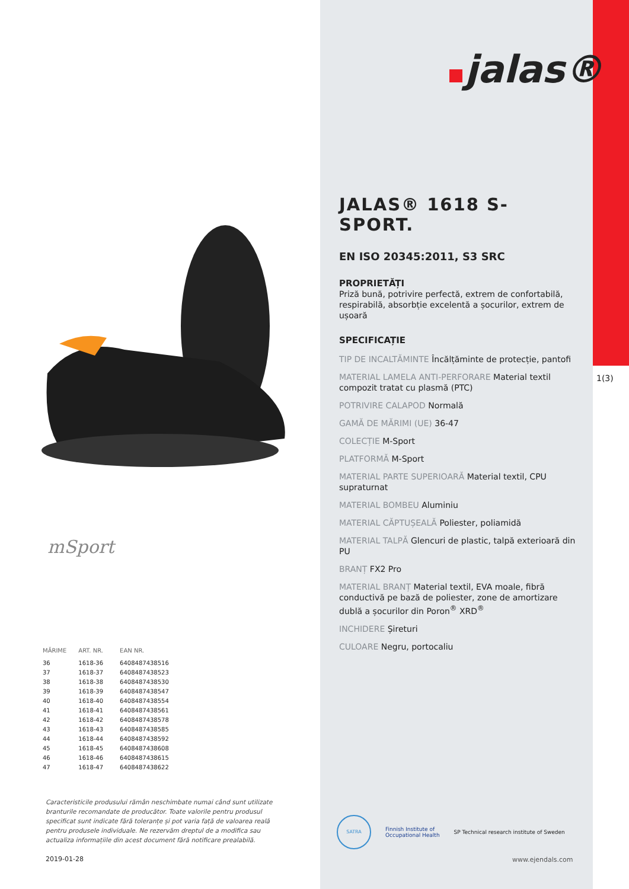mSport
| MĂRIME | ART. NR. | EAN NR. |
| --- | --- | --- |
| 36 | 1618-36 | 6408487438516 |
| 37 | 1618-37 | 6408487438523 |
| 38 | 1618-38 | 6408487438530 |
| 39 | 1618-39 | 6408487438547 |
| 40 | 1618-40 | 6408487438554 |
| 41 | 1618-41 | 6408487438561 |
| 42 | 1618-42 | 6408487438578 |
| 43 | 1618-43 | 6408487438585 |
| 44 | 1618-44 | 6408487438592 |
| 45 | 1618-45 | 6408487438608 |
| 46 | 1618-46 | 6408487438615 |
| 47 | 1618-47 | 6408487438622 |
Caracteristicile produsului rămân neschimbate numai când sunt utilizate branturile recomandate de producător. Toate valorile pentru produsul specificat sunt indicate fără toleranțe și pot varia față de valoarea reală pentru produsele individuale. Ne rezervăm dreptul de a modifica sau actualiza informațiile din acest document fără notificare prealabilă.
2019-01-28
1(3)
jalas®
JALAS® 1618 S-SPORT.
EN ISO 20345:2011, S3 SRC
PROPRIETĂȚI
Priză bună, potrivire perfectă, extrem de confortabilă, respirabilă, absorbție excelentă a șocurilor, extrem de ușoară
SPECIFICAȚIE
TIP DE INCALTĂMINTE Încălțăminte de protecție, pantofi
MATERIAL LAMELA ANTI-PERFORARE Material textil compozit tratat cu plasmă (PTC)
POTRIVIRE CALAPOD Normală
GAMĂ DE MĂRIMI (UE) 36-47
COLECȚIE M-Sport
PLATFORMĂ M-Sport
MATERIAL PARTE SUPERIOARĂ Material textil, CPU supraturnat
MATERIAL BOMBEU Aluminiu
MATERIAL CĂPTUȘEALĂ Poliester, poliamidă
MATERIAL TALPĂ Glencuri de plastic, talpă exterioară din PU
BRANȚ FX2 Pro
MATERIAL BRANȚ Material textil, EVA moale, fibră conductivă pe bază de poliester, zone de amortizare dublă a șocurilor din Poron<sup>®</sup> XRD<sup>®</sup>
INCHIDERE Șireturi
CULOARE Negru, portocaliu
SATRA
Finnish Institute of
Occupational Health
SP Technical research institute of Sweden
www.ejendals.com